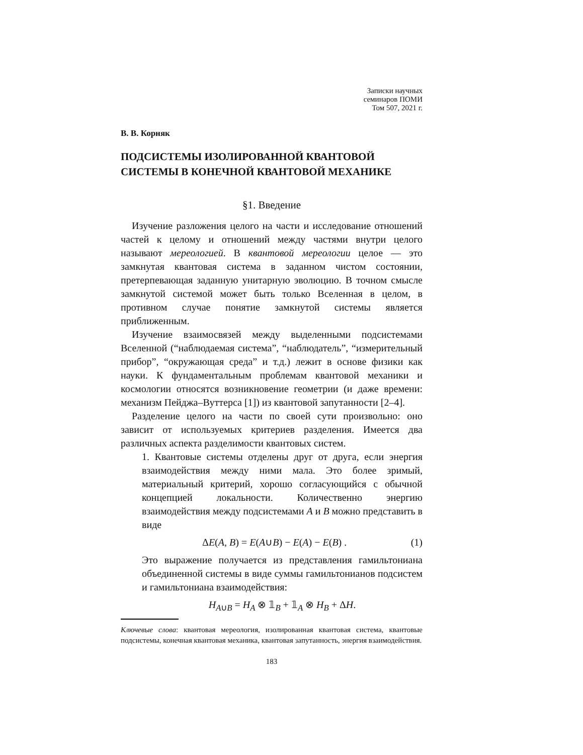Записки научных
семинаров ПОМИ
Том 507, 2021 г.
В. В. Корняк
ПОДСИСТЕМЫ ИЗОЛИРОВАННОЙ КВАНТОВОЙ СИСТЕМЫ В КОНЕЧНОЙ КВАНТОВОЙ МЕХАНИКЕ
§1. Введение
Изучение разложения целого на части и исследование отношений частей к целому и отношений между частями внутри целого называют мереологией. В квантовой мереологии целое — это замкнутая квантовая система в заданном чистом состоянии, претерпевающая заданную унитарную эволюцию. В точном смысле замкнутой системой может быть только Вселенная в целом, в противном случае понятие замкнутой системы является приближенным.
Изучение взаимосвязей между выделенными подсистемами Вселенной (“наблюдаемая система”, “наблюдатель”, “измерительный прибор”, “окружающая среда” и т.д.) лежит в основе физики как науки. К фундаментальным проблемам квантовой механики и космологии относятся возникновение геометрии (и даже времени: механизм Пейджа–Вуттерса [1]) из квантовой запутанности [2–4].
Разделение целого на части по своей сути произвольно: оно зависит от используемых критериев разделения. Имеется два различных аспекта разделимости квантовых систем.
1. Квантовые системы отделены друг от друга, если энергия взаимодействия между ними мала. Это более зримый, материальный критерий, хорошо согласующийся с обычной концепцией локальности. Количественно энергию взаимодействия между подсистемами A и B можно представить в виде
ΔE(A, B) = E(A∪B) − E(A) − E(B) . (1)
Это выражение получается из представления гамильтониана объединенной системы в виде суммы гамильтонианов подсистем и гамильтониана взаимодействия:
H<sub>A∪B</sub> = H<sub>A</sub> ⊗ 𝟙<sub>B</sub> + 𝟙<sub>A</sub> ⊗ H<sub>B</sub> + ΔH.
Ключевые слова: квантовая мереология, изолированная квантовая система, квантовые подсистемы, конечная квантовая механика, квантовая запутанность, энергия взаимодействия.
183